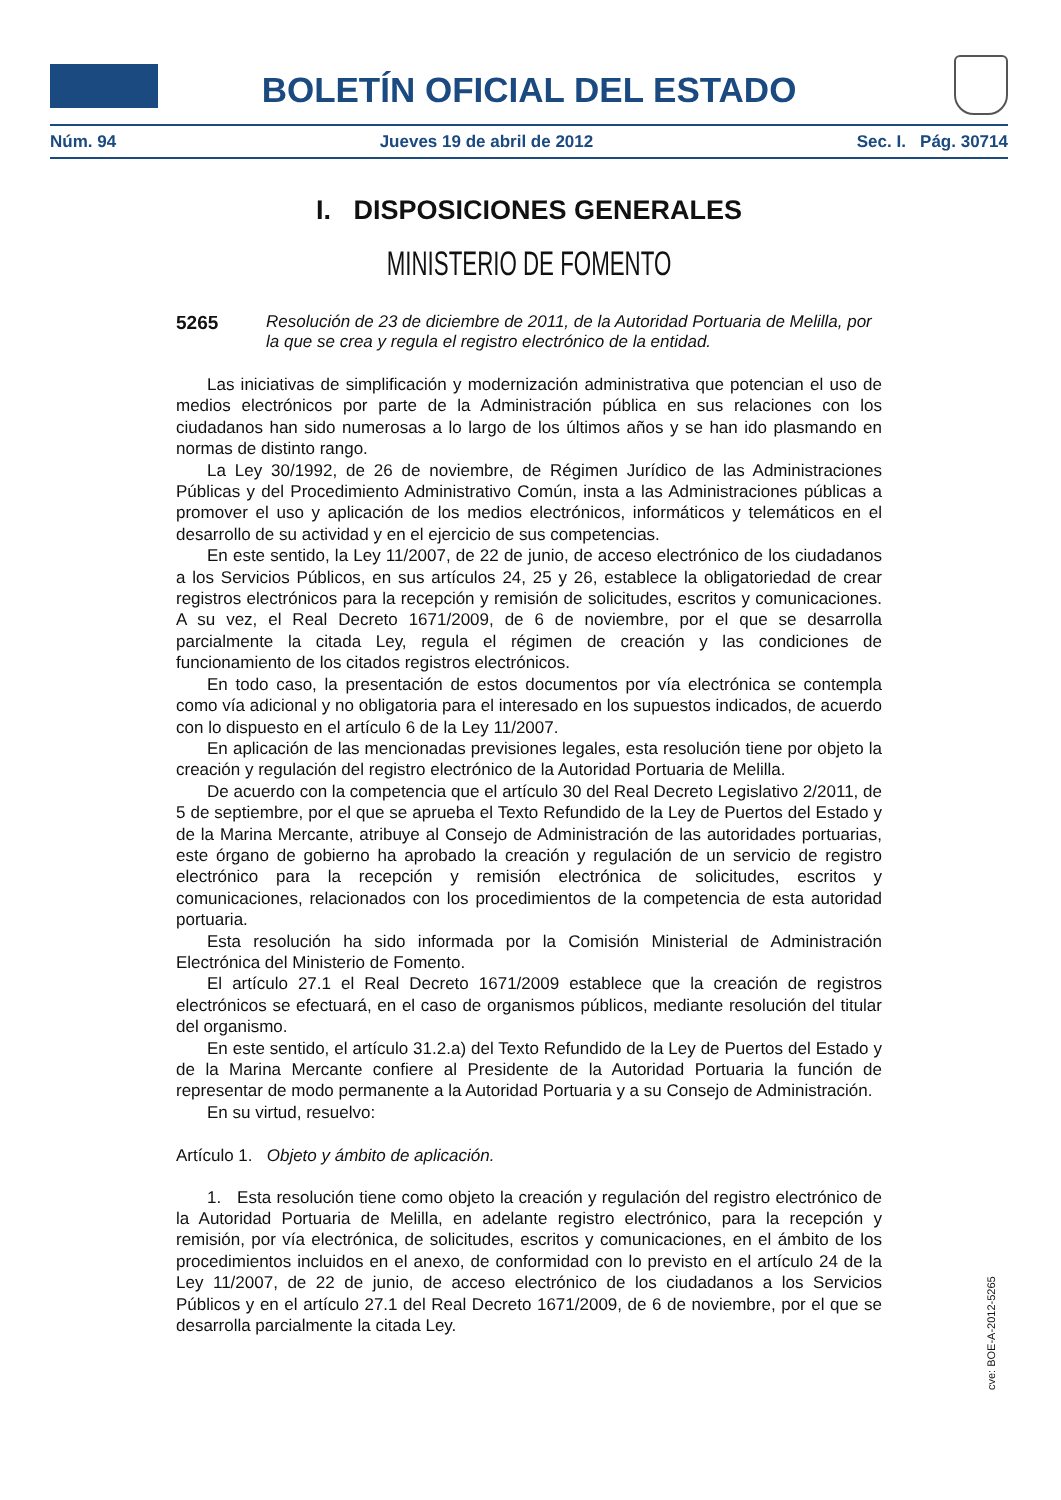BOLETÍN OFICIAL DEL ESTADO
Núm. 94 Jueves 19 de abril de 2012 Sec. I. Pág. 30714
I. DISPOSICIONES GENERALES
MINISTERIO DE FOMENTO
5265 Resolución de 23 de diciembre de 2011, de la Autoridad Portuaria de Melilla, por la que se crea y regula el registro electrónico de la entidad.
Las iniciativas de simplificación y modernización administrativa que potencian el uso de medios electrónicos por parte de la Administración pública en sus relaciones con los ciudadanos han sido numerosas a lo largo de los últimos años y se han ido plasmando en normas de distinto rango.
La Ley 30/1992, de 26 de noviembre, de Régimen Jurídico de las Administraciones Públicas y del Procedimiento Administrativo Común, insta a las Administraciones públicas a promover el uso y aplicación de los medios electrónicos, informáticos y telemáticos en el desarrollo de su actividad y en el ejercicio de sus competencias.
En este sentido, la Ley 11/2007, de 22 de junio, de acceso electrónico de los ciudadanos a los Servicios Públicos, en sus artículos 24, 25 y 26, establece la obligatoriedad de crear registros electrónicos para la recepción y remisión de solicitudes, escritos y comunicaciones. A su vez, el Real Decreto 1671/2009, de 6 de noviembre, por el que se desarrolla parcialmente la citada Ley, regula el régimen de creación y las condiciones de funcionamiento de los citados registros electrónicos.
En todo caso, la presentación de estos documentos por vía electrónica se contempla como vía adicional y no obligatoria para el interesado en los supuestos indicados, de acuerdo con lo dispuesto en el artículo 6 de la Ley 11/2007.
En aplicación de las mencionadas previsiones legales, esta resolución tiene por objeto la creación y regulación del registro electrónico de la Autoridad Portuaria de Melilla.
De acuerdo con la competencia que el artículo 30 del Real Decreto Legislativo 2/2011, de 5 de septiembre, por el que se aprueba el Texto Refundido de la Ley de Puertos del Estado y de la Marina Mercante, atribuye al Consejo de Administración de las autoridades portuarias, este órgano de gobierno ha aprobado la creación y regulación de un servicio de registro electrónico para la recepción y remisión electrónica de solicitudes, escritos y comunicaciones, relacionados con los procedimientos de la competencia de esta autoridad portuaria.
Esta resolución ha sido informada por la Comisión Ministerial de Administración Electrónica del Ministerio de Fomento.
El artículo 27.1 el Real Decreto 1671/2009 establece que la creación de registros electrónicos se efectuará, en el caso de organismos públicos, mediante resolución del titular del organismo.
En este sentido, el artículo 31.2.a) del Texto Refundido de la Ley de Puertos del Estado y de la Marina Mercante confiere al Presidente de la Autoridad Portuaria la función de representar de modo permanente a la Autoridad Portuaria y a su Consejo de Administración.
En su virtud, resuelvo:
Artículo 1. Objeto y ámbito de aplicación.
1. Esta resolución tiene como objeto la creación y regulación del registro electrónico de la Autoridad Portuaria de Melilla, en adelante registro electrónico, para la recepción y remisión, por vía electrónica, de solicitudes, escritos y comunicaciones, en el ámbito de los procedimientos incluidos en el anexo, de conformidad con lo previsto en el artículo 24 de la Ley 11/2007, de 22 de junio, de acceso electrónico de los ciudadanos a los Servicios Públicos y en el artículo 27.1 del Real Decreto 1671/2009, de 6 de noviembre, por el que se desarrolla parcialmente la citada Ley.
cve: BOE-A-2012-5265